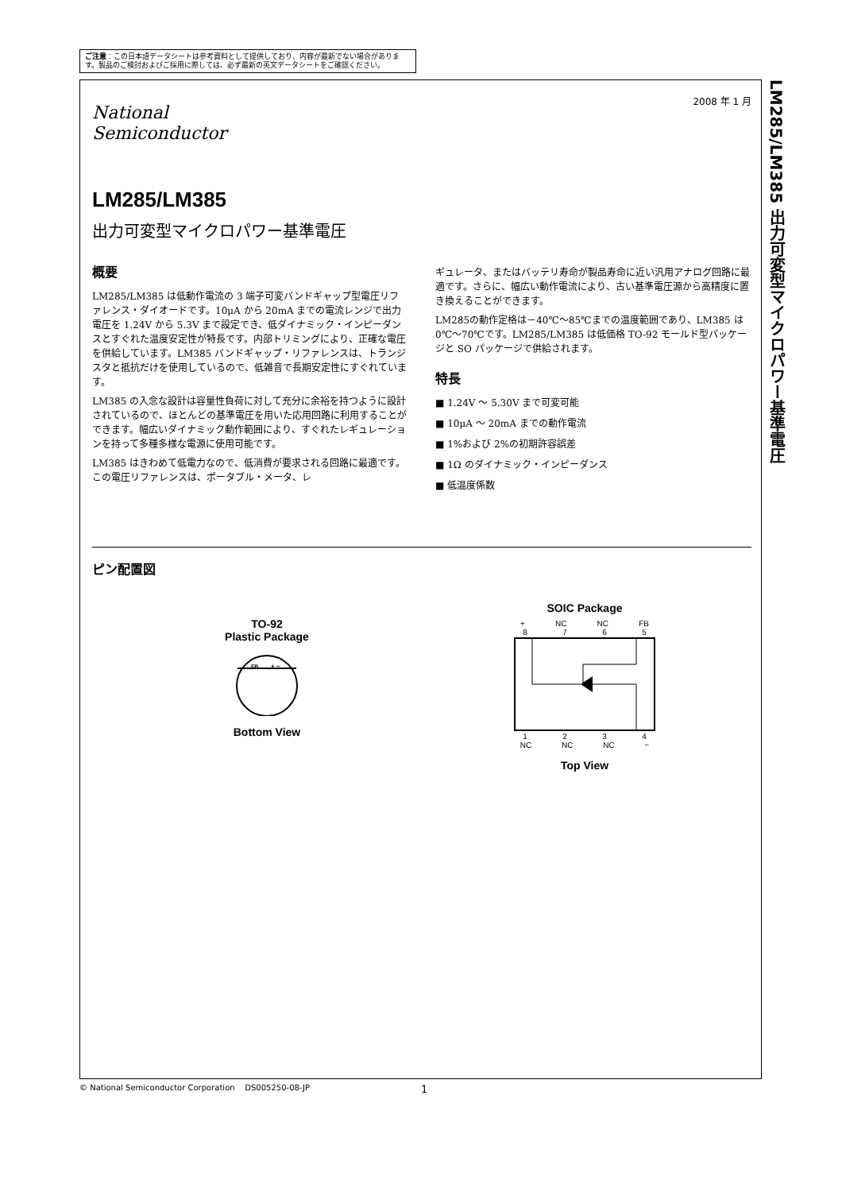ご注意：この日本語データシートは参考資料として提供しており、内容が最新でない場合があります。製品のご検討およびご採用に際しては、必ず最新の英文データシートをご確認ください。
LM285/LM385 出力可変型マイクロパワー基準電圧
2008 年 1 月
National
Semiconductor
LM285/LM385
出力可変型マイクロパワー基準電圧
概要
LM285/LM385 は低動作電流の 3 端子可変バンドギャップ型電圧リファレンス・ダイオードです。10μA から 20mA までの電流レンジで出力電圧を 1.24V から 5.3V まで設定でき、低ダイナミック・インピーダンスとすぐれた温度安定性が特長です。内部トリミングにより、正確な電圧を供給しています。LM385 バンドギャップ・リファレンスは、トランジスタと抵抗だけを使用しているので、低雑音で長期安定性にすぐれています。
LM385 の入念な設計は容量性負荷に対して充分に余裕を持つように設計されているので、ほとんどの基準電圧を用いた応用回路に利用することができます。幅広いダイナミック動作範囲により、すぐれたレギュレーションを持って多種多様な電源に使用可能です。
LM385 はきわめて低電力なので、低消費が要求される回路に最適です。この電圧リファレンスは、ポータブル・メータ、レ
ギュレータ、またはバッテリ寿命が製品寿命に近い汎用アナログ回路に最適です。さらに、幅広い動作電流により、古い基準電圧源から高精度に置き換えることができます。
LM285の動作定格は－40℃～85℃までの温度範囲であり、LM385 は 0℃～70℃です。LM285/LM385 は低価格 TO-92 モールド型パッケージと SO パッケージで供給されます。
特長
■ 1.24V ～ 5.30V まで可変可能
■ 10μA ～ 20mA までの動作電流
■ 1%および 2%の初期許容誤差
■ 1Ω のダイナミック・インピーダンス
■ 低温度係数
ピン配置図
TO-92
Plastic Package
FB
+ −
Bottom View
SOIC Package
+ NC NC FB
8765
1234
NC NC NC −
Top View
© National Semiconductor Corporation DS005250-08-JP 1